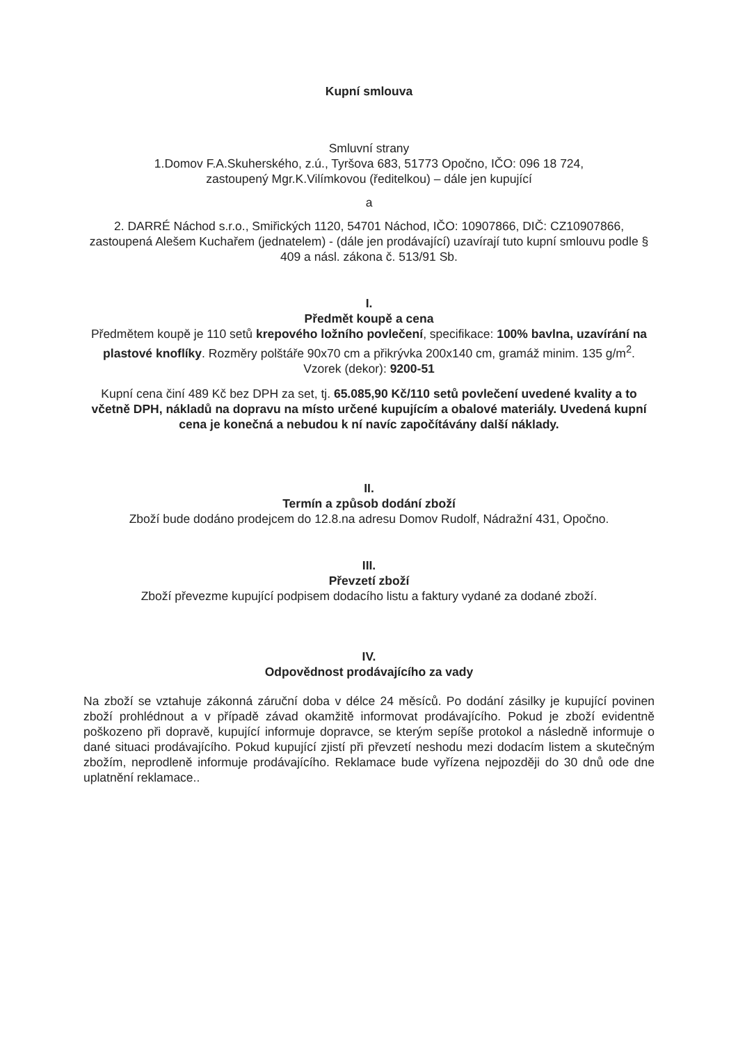Kupní smlouva
Smluvní strany
1.Domov F.A.Skuherského, z.ú., Tyršova 683, 51773 Opočno, IČO: 096 18 724,
zastoupený Mgr.K.Vilímkovou (ředitelkou) – dále jen kupující
a
2. DARRÉ Náchod s.r.o., Smiřických 1120, 54701 Náchod, IČO: 10907866, DIČ: CZ10907866, zastoupená Alešem Kuchařem (jednatelem) - (dále jen prodávající) uzavírají tuto kupní smlouvu podle § 409 a násl. zákona č. 513/91 Sb.
I.
Předmět koupě a cena
Předmětem koupě je 110 setů krepového ložního povlečení, specifikace: 100% bavlna, uzavírání na plastové knoflíky. Rozměry polštáře 90x70 cm a přikrývka 200x140 cm, gramáž minim. 135 g/m<sup>2</sup>. Vzorek (dekor): 9200-51
Kupní cena činí 489 Kč bez DPH za set, tj. 65.085,90 Kč/110 setů povlečení uvedené kvality a to včetně DPH, nákladů na dopravu na místo určené kupujícím a obalové materiály. Uvedená kupní cena je konečná a nebudou k ní navíc započítávány další náklady.
II.
Termín a způsob dodání zboží
Zboží bude dodáno prodejcem do 12.8.na adresu Domov Rudolf, Nádražní 431, Opočno.
III.
Převzetí zboží
Zboží převezme kupující podpisem dodacího listu a faktury vydané za dodané zboží.
IV.
Odpovědnost prodávajícího za vady
Na zboží se vztahuje zákonná záruční doba v délce 24 měsíců. Po dodání zásilky je kupující povinen zboží prohlédnout a v případě závad okamžitě informovat prodávajícího. Pokud je zboží evidentně poškozeno při dopravě, kupující informuje dopravce, se kterým sepíše protokol a následně informuje o dané situaci prodávajícího. Pokud kupující zjistí při převzetí neshodu mezi dodacím listem a skutečným zbožím, neprodleně informuje prodávajícího. Reklamace bude vyřízena nejpozději do 30 dnů ode dne uplatnění reklamace..